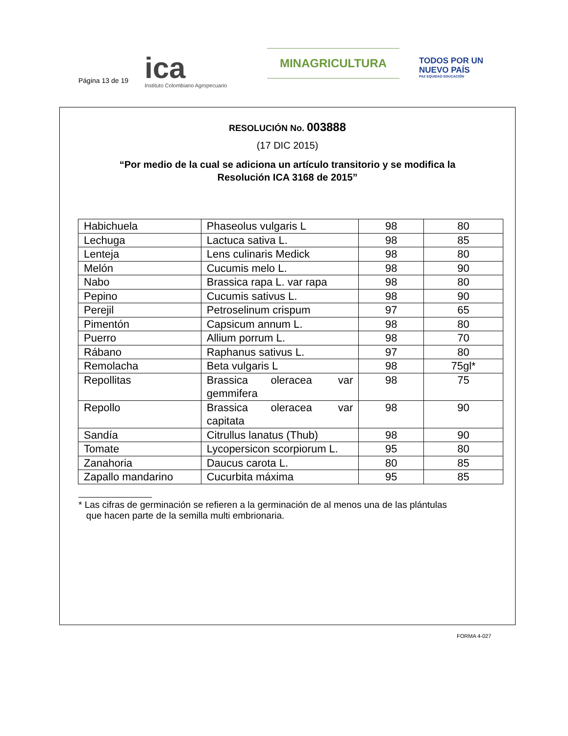Página 13 de 19
ica
Instituto Colombiano Agropecuario
MINAGRICULTURA
TODOS POR UN
NUEVO PAÍS
PAZ EQUIDAD EDUCACIÓN
RESOLUCIÓN No. 003888
(17 DIC 2015)
“Por medio de la cual se adiciona un artículo transitorio y se modifica la
Resolución ICA 3168 de 2015”
| Habichuela | Phaseolus vulgaris L | 98 | 80 |
| Lechuga | Lactuca sativa L. | 98 | 85 |
| Lenteja | Lens culinaris Medick | 98 | 80 |
| Melón | Cucumis melo L. | 98 | 90 |
| Nabo | Brassica rapa L. var rapa | 98 | 80 |
| Pepino | Cucumis sativus L. | 98 | 90 |
| Perejil | Petroselinum crispum | 97 | 65 |
| Pimentón | Capsicum annum L. | 98 | 80 |
| Puerro | Allium porrum L. | 98 | 70 |
| Rábano | Raphanus sativus L. | 97 | 80 |
| Remolacha | Beta vulgaris L | 98 | 75gl* |
| Repollitas | Brassica oleracea var gemmifera | 98 | 75 |
| Repollo | Brassica oleracea var capitata | 98 | 90 |
| Sandía | Citrullus lanatus (Thub) | 98 | 90 |
| Tomate | Lycopersicon scorpiorum L. | 95 | 80 |
| Zanahoria | Daucus carota L. | 80 | 85 |
| Zapallo mandarino | Cucurbita máxima | 95 | 85 |
* Las cifras de germinación se refieren a la germinación de al menos una de las plántulas
que hacen parte de la semilla multi embrionaria.
FORMA 4-027